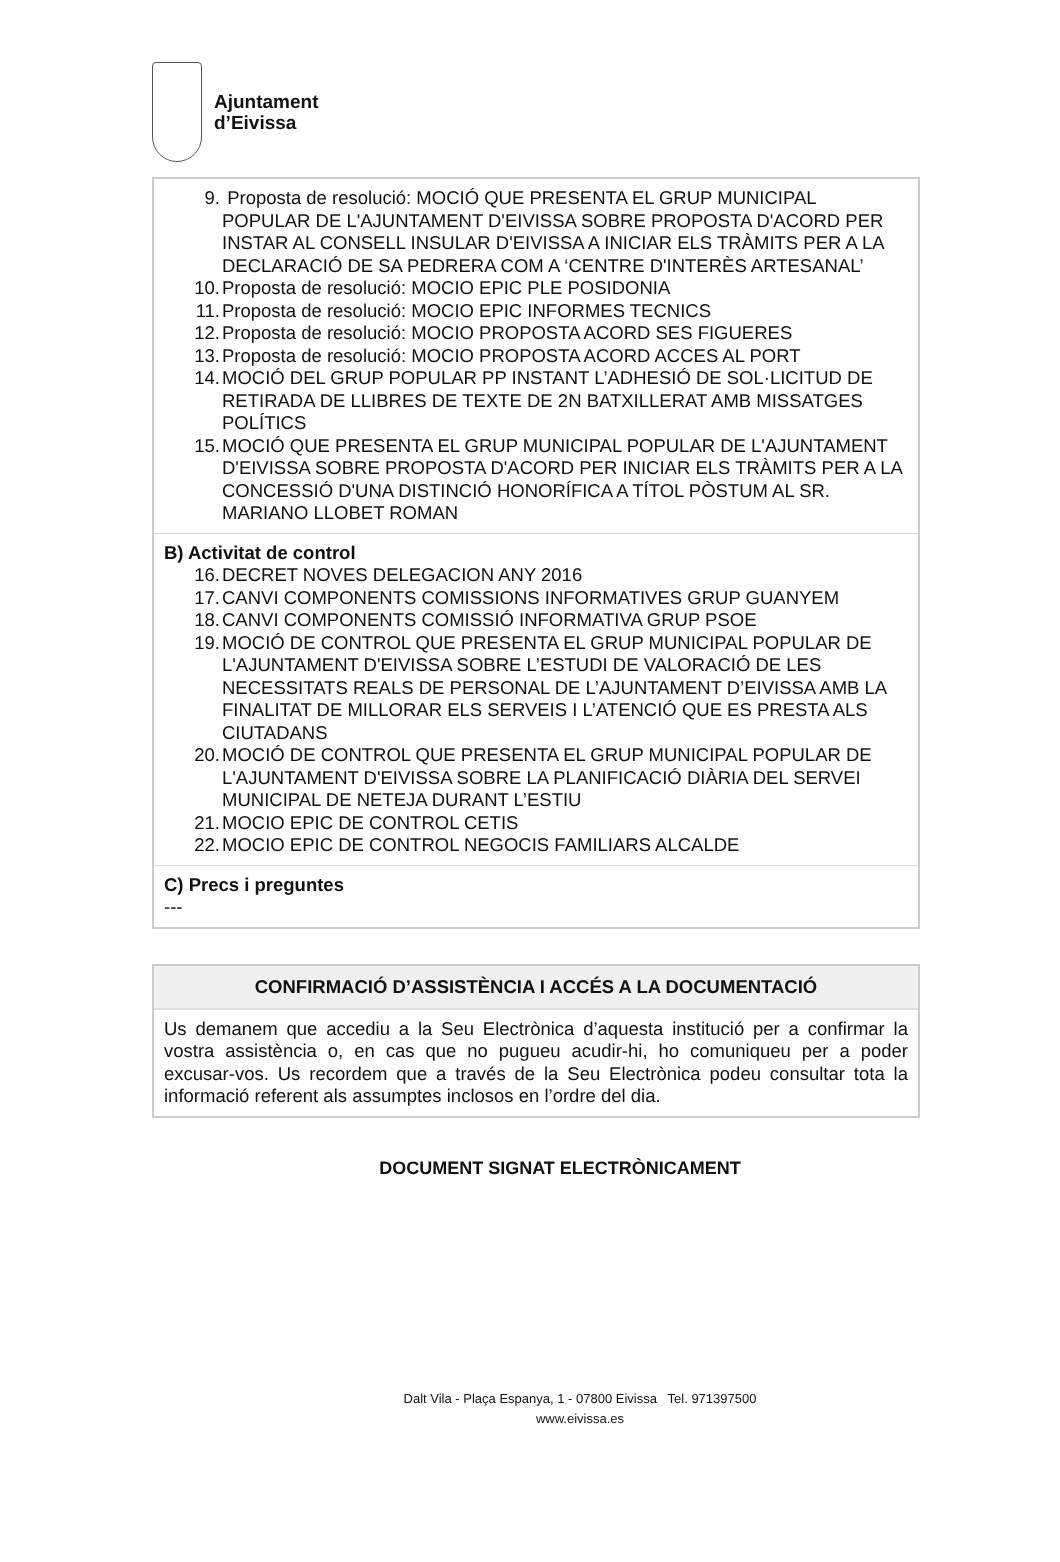Ajuntament
d’Eivissa
9. Proposta de resolució: MOCIÓ QUE PRESENTA EL GRUP MUNICIPAL POPULAR DE L'AJUNTAMENT D'EIVISSA SOBRE PROPOSTA D'ACORD PER INSTAR AL CONSELL INSULAR D'EIVISSA A INICIAR ELS TRÀMITS PER A LA DECLARACIÓ DE SA PEDRERA COM A ‘CENTRE D'INTERÈS ARTESANAL’
10. Proposta de resolució: MOCIO EPIC PLE POSIDONIA
11. Proposta de resolució: MOCIO EPIC INFORMES TECNICS
12. Proposta de resolució: MOCIO PROPOSTA ACORD SES FIGUERES
13. Proposta de resolució: MOCIO PROPOSTA ACORD ACCES AL PORT
14. MOCIÓ DEL GRUP POPULAR PP INSTANT L’ADHESIÓ DE SOL·LICITUD DE RETIRADA DE LLIBRES DE TEXTE DE 2N BATXILLERAT AMB MISSATGES POLÍTICS
15. MOCIÓ QUE PRESENTA EL GRUP MUNICIPAL POPULAR DE L'AJUNTAMENT D'EIVISSA SOBRE PROPOSTA D'ACORD PER INICIAR ELS TRÀMITS PER A LA CONCESSIÓ D'UNA DISTINCIÓ HONORÍFICA A TÍTOL PÒSTUM AL SR. MARIANO LLOBET ROMAN
B) Activitat de control
16. DECRET NOVES DELEGACION ANY 2016
17. CANVI COMPONENTS COMISSIONS INFORMATIVES GRUP GUANYEM
18. CANVI COMPONENTS COMISSIÓ INFORMATIVA GRUP PSOE
19. MOCIÓ DE CONTROL QUE PRESENTA EL GRUP MUNICIPAL POPULAR DE L'AJUNTAMENT D'EIVISSA SOBRE L’ESTUDI DE VALORACIÓ DE LES NECESSITATS REALS DE PERSONAL DE L’AJUNTAMENT D’EIVISSA AMB LA FINALITAT DE MILLORAR ELS SERVEIS I L’ATENCIÓ QUE ES PRESTA ALS CIUTADANS
20. MOCIÓ DE CONTROL QUE PRESENTA EL GRUP MUNICIPAL POPULAR DE L'AJUNTAMENT D'EIVISSA SOBRE LA PLANIFICACIÓ DIÀRIA DEL SERVEI MUNICIPAL DE NETEJA DURANT L’ESTIU
21. MOCIO EPIC DE CONTROL CETIS
22. MOCIO EPIC DE CONTROL NEGOCIS FAMILIARS ALCALDE
C) Precs i preguntes
---
CONFIRMACIÓ D’ASSISTÈNCIA I ACCÉS A LA DOCUMENTACIÓ
Us demanem que accediu a la Seu Electrònica d’aquesta institució per a confirmar la vostra assistència o, en cas que no pugueu acudir-hi, ho comuniqueu per a poder excusar-vos. Us recordem que a través de la Seu Electrònica podeu consultar tota la informació referent als assumptes inclosos en l’ordre del dia.
DOCUMENT SIGNAT ELECTRÒNICAMENT
Dalt Vila - Plaça Espanya, 1 - 07800 Eivissa Tel. 971397500
www.eivissa.es